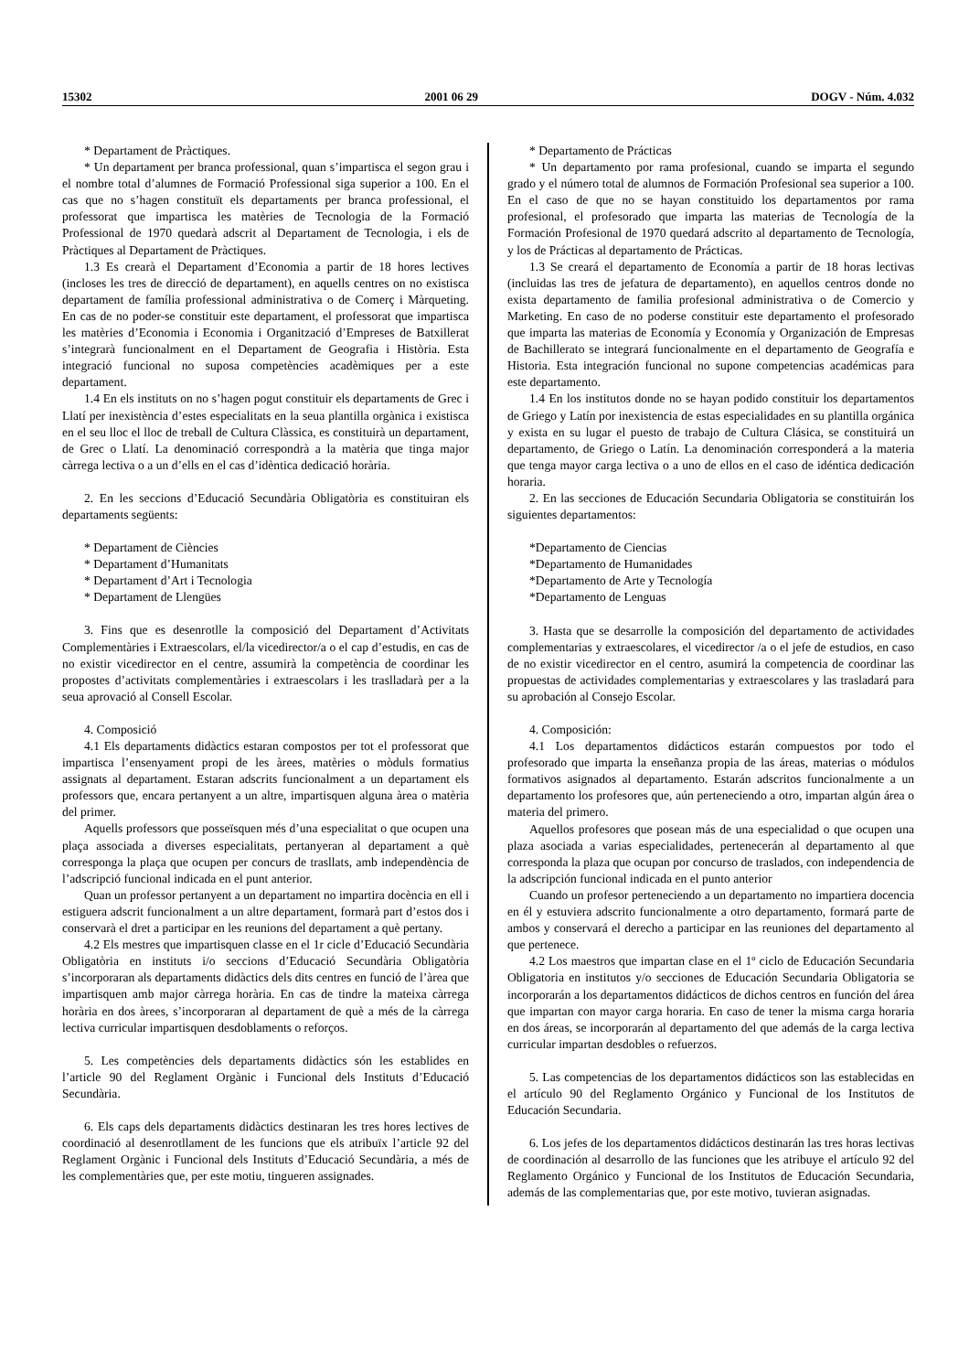15302 2001 06 29 DOGV - Núm. 4.032
* Departament de Pràctiques.
* Un departament per branca professional, quan s’impartisca el segon grau i el nombre total d’alumnes de Formació Professional siga superior a 100. En el cas que no s’hagen constituït els departaments per branca professional, el professorat que impartisca les matèries de Tecnologia de la Formació Professional de 1970 quedarà adscrit al Departament de Tecnologia, i els de Pràctiques al Departament de Pràctiques.
1.3 Es crearà el Departament d’Economia a partir de 18 hores lectives (incloses les tres de direcció de departament), en aquells centres on no existisca departament de família professional administrativa o de Comerç i Màrqueting. En cas de no poder-se constituir este departament, el professorat que impartisca les matèries d’Economia i Economia i Organització d’Empreses de Batxillerat s’integrarà funcionalment en el Departament de Geografia i Història. Esta integració funcional no suposa competències acadèmiques per a este departament.
1.4 En els instituts on no s’hagen pogut constituir els departaments de Grec i Llatí per inexistència d’estes especialitats en la seua plantilla orgànica i existisca en el seu lloc el lloc de treball de Cultura Clàssica, es constituirà un departament, de Grec o Llatí. La denominació correspondrà a la matèria que tinga major càrrega lectiva o a un d’ells en el cas d’idèntica dedicació horària.
2. En les seccions d’Educació Secundària Obligatòria es constituiran els departaments següents:
* Departament de Ciències
* Departament d’Humanitats
* Departament d’Art i Tecnologia
* Departament de Llengües
3. Fins que es desenrotlle la composició del Departament d’Activitats Complementàries i Extraescolars, el/la vicedirector/a o el cap d’estudis, en cas de no existir vicedirector en el centre, assumirà la competència de coordinar les propostes d’activitats complementàries i extraescolars i les traslladarà per a la seua aprovació al Consell Escolar.
4. Composició
4.1 Els departaments didàctics estaran compostos per tot el professorat que impartisca l’ensenyament propi de les àrees, matèries o mòduls formatius assignats al departament. Estaran adscrits funcionalment a un departament els professors que, encara pertanyent a un altre, impartisquen alguna àrea o matèria del primer.
Aquells professors que posseïsquen més d’una especialitat o que ocupen una plaça associada a diverses especialitats, pertanyeran al departament a què corresponga la plaça que ocupen per concurs de trasllats, amb independència de l’adscripció funcional indicada en el punt anterior.
Quan un professor pertanyent a un departament no impartira docència en ell i estiguera adscrit funcionalment a un altre departament, formarà part d’estos dos i conservarà el dret a participar en les reunions del departament a què pertany.
4.2 Els mestres que impartisquen classe en el 1r cicle d’Educació Secundària Obligatòria en instituts i/o seccions d’Educació Secundària Obligatòria s’incorporaran als departaments didàctics dels dits centres en funció de l’àrea que impartisquen amb major càrrega horària. En cas de tindre la mateixa càrrega horària en dos àrees, s’incorporaran al departament de què a més de la càrrega lectiva curricular impartisquen desdoblaments o reforços.
5. Les competències dels departaments didàctics són les establides en l’article 90 del Reglament Orgànic i Funcional dels Instituts d’Educació Secundària.
6. Els caps dels departaments didàctics destinaran les tres hores lectives de coordinació al desenrotllament de les funcions que els atribuïx l’article 92 del Reglament Orgànic i Funcional dels Instituts d’Educació Secundària, a més de les complementàries que, per este motiu, tingueren assignades.
* Departamento de Prácticas
* Un departamento por rama profesional, cuando se imparta el segundo grado y el número total de alumnos de Formación Profesional sea superior a 100. En el caso de que no se hayan constituido los departamentos por rama profesional, el profesorado que imparta las materias de Tecnología de la Formación Profesional de 1970 quedará adscrito al departamento de Tecnología, y los de Prácticas al departamento de Prácticas.
1.3 Se creará el departamento de Economía a partir de 18 horas lectivas (incluidas las tres de jefatura de departamento), en aquellos centros donde no exista departamento de familia profesional administrativa o de Comercio y Marketing. En caso de no poderse constituir este departamento el profesorado que imparta las materias de Economía y Economía y Organización de Empresas de Bachillerato se integrará funcionalmente en el departamento de Geografía e Historia. Esta integración funcional no supone competencias académicas para este departamento.
1.4 En los institutos donde no se hayan podido constituir los departamentos de Griego y Latín por inexistencia de estas especialidades en su plantilla orgánica y exista en su lugar el puesto de trabajo de Cultura Clásica, se constituirá un departamento, de Griego o Latín. La denominación corresponderá a la materia que tenga mayor carga lectiva o a uno de ellos en el caso de idéntica dedicación horaria.
2. En las secciones de Educación Secundaria Obligatoria se constituirán los siguientes departamentos:
*Departamento de Ciencias
*Departamento de Humanidades
*Departamento de Arte y Tecnología
*Departamento de Lenguas
3. Hasta que se desarrolle la composición del departamento de actividades complementarias y extraescolares, el vicedirector /a o el jefe de estudios, en caso de no existir vicedirector en el centro, asumirá la competencia de coordinar las propuestas de actividades complementarias y extraescolares y las trasladará para su aprobación al Consejo Escolar.
4. Composición:
4.1 Los departamentos didácticos estarán compuestos por todo el profesorado que imparta la enseñanza propia de las áreas, materias o módulos formativos asignados al departamento. Estarán adscritos funcionalmente a un departamento los profesores que, aún perteneciendo a otro, impartan algún área o materia del primero.
Aquellos profesores que posean más de una especialidad o que ocupen una plaza asociada a varias especialidades, pertenecerán al departamento al que corresponda la plaza que ocupan por concurso de traslados, con independencia de la adscripción funcional indicada en el punto anterior
Cuando un profesor perteneciendo a un departamento no impartiera docencia en él y estuviera adscrito funcionalmente a otro departamento, formará parte de ambos y conservará el derecho a participar en las reuniones del departamento al que pertenece.
4.2 Los maestros que impartan clase en el 1º ciclo de Educación Secundaria Obligatoria en institutos y/o secciones de Educación Secundaria Obligatoria se incorporarán a los departamentos didácticos de dichos centros en función del área que impartan con mayor carga horaria. En caso de tener la misma carga horaria en dos áreas, se incorporarán al departamento del que además de la carga lectiva curricular impartan desdobles o refuerzos.
5. Las competencias de los departamentos didácticos son las establecidas en el artículo 90 del Reglamento Orgánico y Funcional de los Institutos de Educación Secundaria.
6. Los jefes de los departamentos didácticos destinarán las tres horas lectivas de coordinación al desarrollo de las funciones que les atribuye el artículo 92 del Reglamento Orgánico y Funcional de los Institutos de Educación Secundaria, además de las complementarias que, por este motivo, tuvieran asignadas.